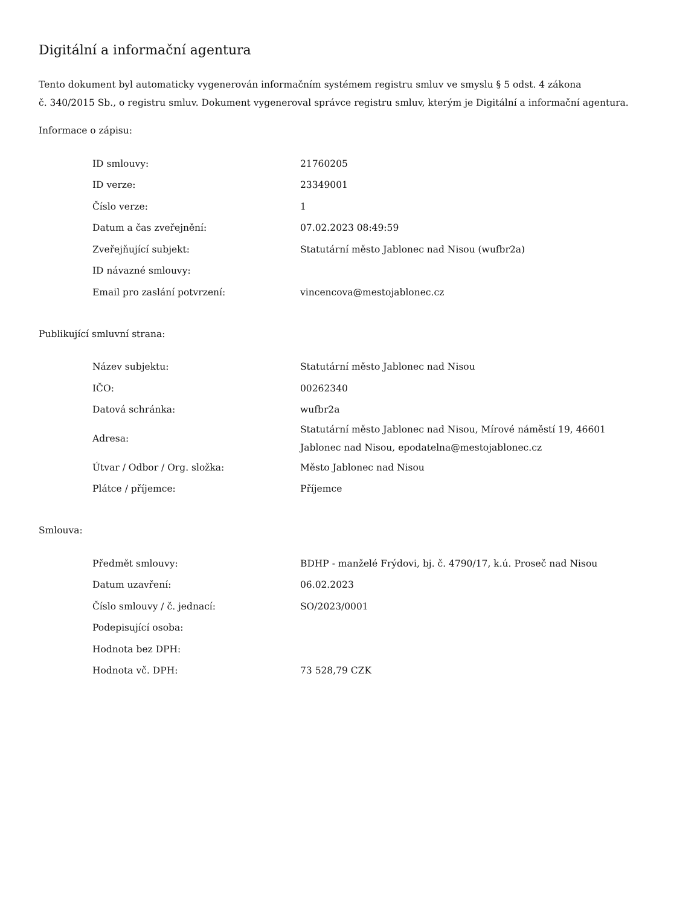Digitální a informační agentura
Tento dokument byl automaticky vygenerován informačním systémem registru smluv ve smyslu § 5 odst. 4 zákona
č. 340/2015 Sb., o registru smluv. Dokument vygeneroval správce registru smluv, kterým je Digitální a informační agentura.
Informace o zápisu:
| ID smlouvy: | 21760205 |
| ID verze: | 23349001 |
| Číslo verze: | 1 |
| Datum a čas zveřejnění: | 07.02.2023 08:49:59 |
| Zveřejňující subjekt: | Statutární město Jablonec nad Nisou (wufbr2a) |
| ID návazné smlouvy: | |
| Email pro zaslání potvrzení: | vincencova@mestojablonec.cz |
Publikující smluvní strana:
| Název subjektu: | Statutární město Jablonec nad Nisou |
| IČO: | 00262340 |
| Datová schránka: | wufbr2a |
| Adresa: | Statutární město Jablonec nad Nisou, Mírové náměstí 19, 46601 Jablonec nad Nisou, epodatelna@mestojablonec.cz |
| Útvar / Odbor / Org. složka: | Město Jablonec nad Nisou |
| Plátce / příjemce: | Příjemce |
Smlouva:
| Předmět smlouvy: | BDHP - manželé Frýdovi, bj. č. 4790/17, k.ú. Proseč nad Nisou |
| Datum uzavření: | 06.02.2023 |
| Číslo smlouvy / č. jednací: | SO/2023/0001 |
| Podepisující osoba: | |
| Hodnota bez DPH: | |
| Hodnota vč. DPH: | 73 528,79 CZK |